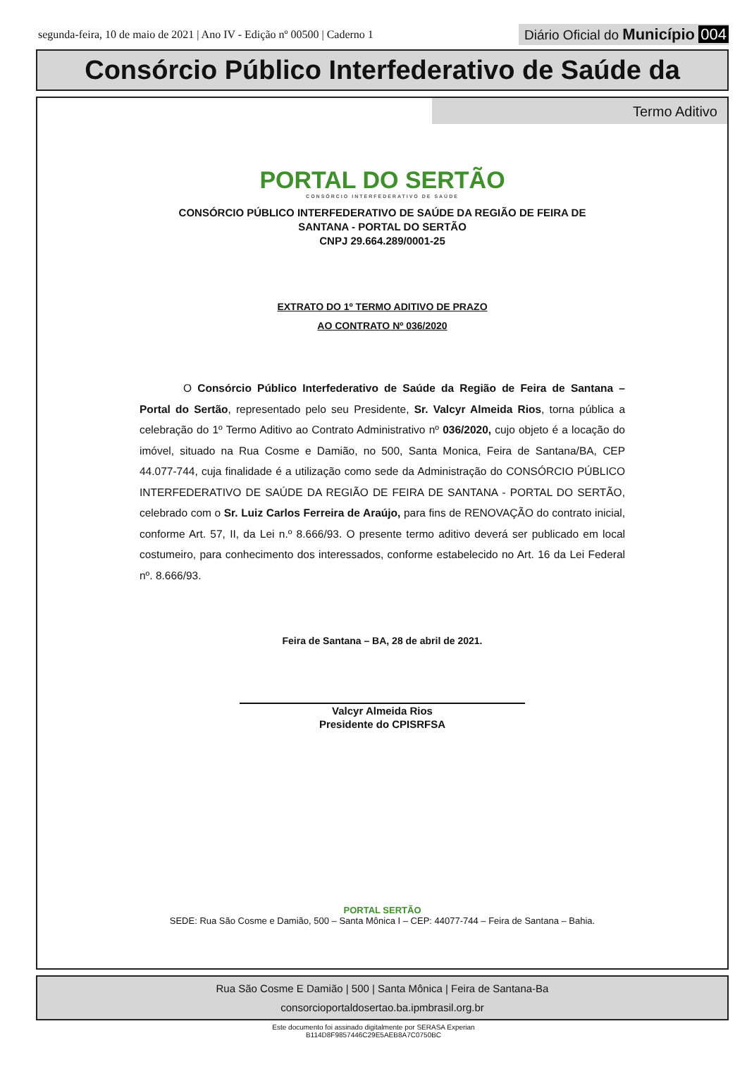segunda-feira, 10 de maio de 2021 | Ano IV - Edição nº 00500 | Caderno 1
Diário Oficial do Município 004
Consórcio Público Interfederativo de Saúde da
Termo Aditivo
PORTAL DO SERTÃO
CONSÓRCIO INTERFEDERATIVO DE SAÚDE
CONSÓRCIO PÚBLICO INTERFEDERATIVO DE SAÚDE DA REGIÃO DE FEIRA DE
SANTANA - PORTAL DO SERTÃO
CNPJ 29.664.289/0001-25
EXTRATO DO 1º TERMO ADITIVO DE PRAZO
AO CONTRATO Nº 036/2020
    O Consórcio Público Interfederativo de Saúde da Região de Feira de Santana – Portal do Sertão, representado pelo seu Presidente, Sr. Valcyr Almeida Rios, torna pública a celebração do 1º Termo Aditivo ao Contrato Administrativo nº 036/2020, cujo objeto é a locação do imóvel, situado na Rua Cosme e Damião, no 500, Santa Monica, Feira de Santana/BA, CEP 44.077-744, cuja finalidade é a utilização como sede da Administração do CONSÓRCIO PÚBLICO INTERFEDERATIVO DE SAÚDE DA REGIÃO DE FEIRA DE SANTANA - PORTAL DO SERTÃO, celebrado com o Sr. Luiz Carlos Ferreira de Araújo, para fins de RENOVAÇÃO do contrato inicial, conforme Art. 57, II, da Lei n.º 8.666/93. O presente termo aditivo deverá ser publicado em local costumeiro, para conhecimento dos interessados, conforme estabelecido no Art. 16 da Lei Federal nº. 8.666/93.
Feira de Santana – BA, 28 de abril de 2021.
Valcyr Almeida Rios
Presidente do CPISRFSA
PORTAL SERTÃO
SEDE: Rua São Cosme e Damião, 500 – Santa Mônica I – CEP: 44077-744 – Feira de Santana – Bahia.
Rua São Cosme E Damião | 500 | Santa Mônica | Feira de Santana-Ba
consorcioportaldosertao.ba.ipmbrasil.org.br
Este documento foi assinado digitalmente por SERASA Experian
B114D8F9857446C29E5AEB8A7C0750BC